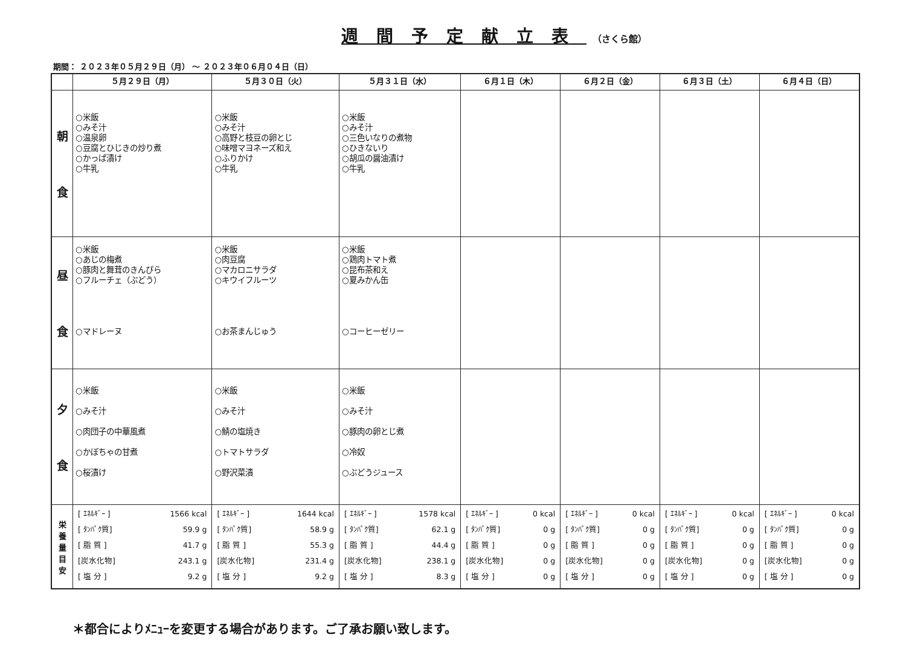週間予定献立表 （さくら館）
期間： ２０２３年０５月２９日（月） ～ ２０２３年０６月０４日（日）
| | ５月２９日（月） | ５月３０日（火） | ５月３１日（水） | ６月１日（木） | ６月２日（金） | ６月３日（土） | ６月４日（日） |
| --- | --- | --- | --- | --- | --- | --- | --- |
| 朝 食 | ○米飯 ○みそ汁 ○温泉卵 ○豆腐とひじきの炒り煮 ○かっぱ漬け ○牛乳 | ○米飯 ○みそ汁 ○高野と枝豆の卵とじ ○味噌マヨネーズ和え ○ふりかけ ○牛乳 | ○米飯 ○みそ汁 ○三色いなりの煮物 ○ひきないり ○胡瓜の醤油漬け ○牛乳 | | | | |
| 昼 食 | ○米飯 ○あじの梅煮 ○豚肉と舞茸のきんぴら ○フルーチェ（ぶどう） ○マドレーヌ | ○米飯 ○肉豆腐 ○マカロニサラダ ○キウイフルーツ ○お茶まんじゅう | ○米飯 ○鶏肉トマト煮 ○昆布茶和え ○夏みかん缶 ○コーヒーゼリー | | | | |
| 夕 食 | ○米飯 ○みそ汁 ○肉団子の中華風煮 ○かぼちゃの甘煮 ○桜漬け | ○米飯 ○みそ汁 ○鯖の塩焼き ○トマトサラダ ○野沢菜漬 | ○米飯 ○みそ汁 ○豚肉の卵とじ煮 ○冷奴 ○ぶどうジュース | | | | |
| 栄 養 量 目 安 | [ ｴﾈﾙｷﾞｰ ] 1566 kcal [ ﾀﾝﾊﾟｸ質] 59.9 g [ 脂 質 ] 41.7 g [炭水化物] 243.1 g [ 塩 分 ] 9.2 g | [ ｴﾈﾙｷﾞｰ ] 1644 kcal [ ﾀﾝﾊﾟｸ質] 58.9 g [ 脂 質 ] 55.3 g [炭水化物] 231.4 g [ 塩 分 ] 9.2 g | [ ｴﾈﾙｷﾞｰ ] 1578 kcal [ ﾀﾝﾊﾟｸ質] 62.1 g [ 脂 質 ] 44.4 g [炭水化物] 238.1 g [ 塩 分 ] 8.3 g | [ ｴﾈﾙｷﾞｰ ] 0 kcal [ ﾀﾝﾊﾟｸ質] 0 g [ 脂 質 ] 0 g [炭水化物] 0 g [ 塩 分 ] 0 g | [ ｴﾈﾙｷﾞｰ ] 0 kcal [ ﾀﾝﾊﾟｸ質] 0 g [ 脂 質 ] 0 g [炭水化物] 0 g [ 塩 分 ] 0 g | [ ｴﾈﾙｷﾞｰ ] 0 kcal [ ﾀﾝﾊﾟｸ質] 0 g [ 脂 質 ] 0 g [炭水化物] 0 g [ 塩 分 ] 0 g | [ ｴﾈﾙｷﾞｰ ] 0 kcal [ ﾀﾝﾊﾟｸ質] 0 g [ 脂 質 ] 0 g [炭水化物] 0 g [ 塩 分 ] 0 g |
＊都合によりﾒﾆｭｰを変更する場合があります。ご了承お願い致します。